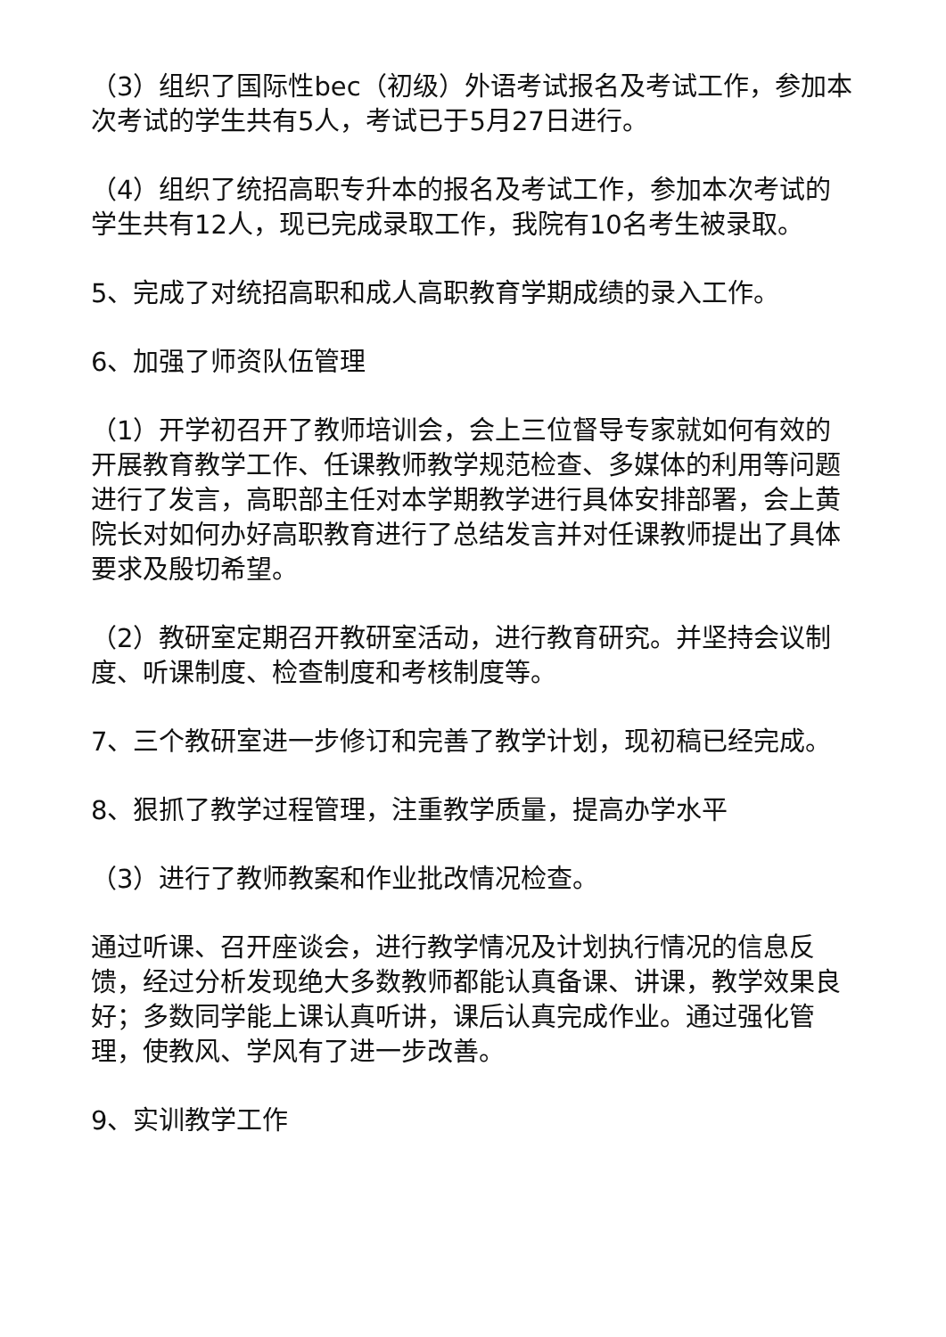（3）组织了国际性bec（初级）外语考试报名及考试工作，参加本次考试的学生共有5人，考试已于5月27日进行。
（4）组织了统招高职专升本的报名及考试工作，参加本次考试的学生共有12人，现已完成录取工作，我院有10名考生被录取。
5、完成了对统招高职和成人高职教育学期成绩的录入工作。
6、加强了师资队伍管理
（1）开学初召开了教师培训会，会上三位督导专家就如何有效的开展教育教学工作、任课教师教学规范检查、多媒体的利用等问题进行了发言，高职部主任对本学期教学进行具体安排部署，会上黄院长对如何办好高职教育进行了总结发言并对任课教师提出了具体要求及殷切希望。
（2）教研室定期召开教研室活动，进行教育研究。并坚持会议制度、听课制度、检查制度和考核制度等。
7、三个教研室进一步修订和完善了教学计划，现初稿已经完成。
8、狠抓了教学过程管理，注重教学质量，提高办学水平
（3）进行了教师教案和作业批改情况检查。
通过听课、召开座谈会，进行教学情况及计划执行情况的信息反馈，经过分析发现绝大多数教师都能认真备课、讲课，教学效果良好；多数同学能上课认真听讲，课后认真完成作业。通过强化管理，使教风、学风有了进一步改善。
9、实训教学工作